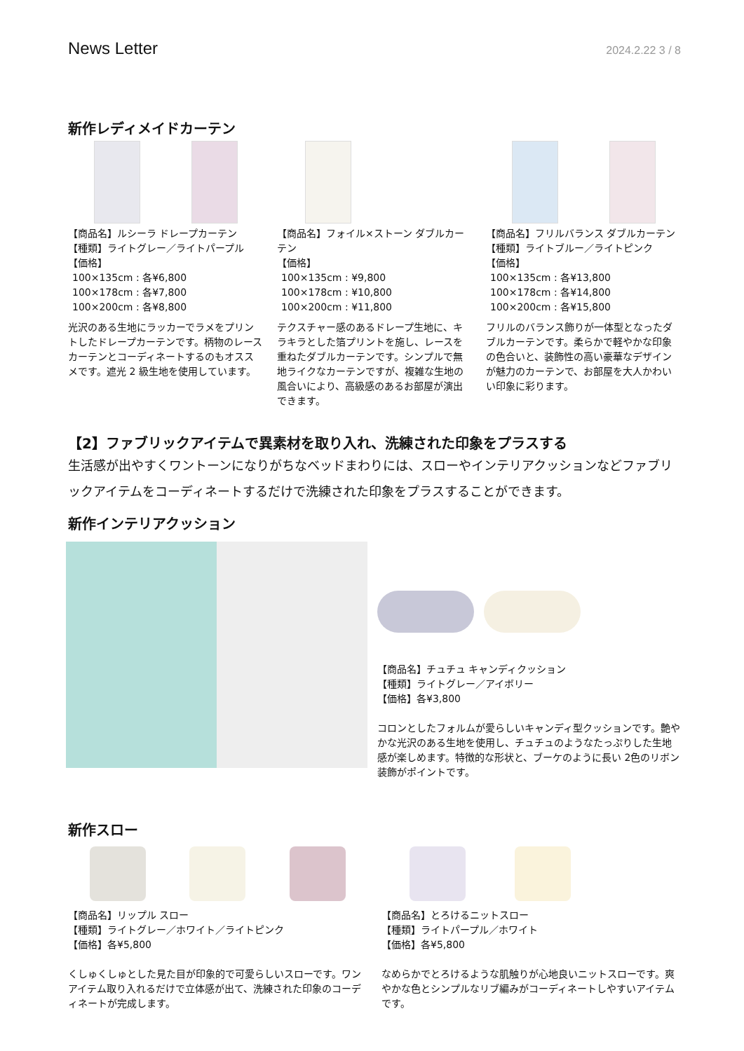News Letter 2024.2.22 3 / 8
新作レディメイドカーテン
【商品名】ルシーラ ドレープカーテン
【種類】ライトグレー／ライトパープル
【価格】
100×135cm : 各¥6,800
100×178cm : 各¥7,800
100×200cm : 各¥8,800
光沢のある生地にラッカーでラメをプリントしたドレープカーテンです。柄物のレースカーテンとコーディネートするのもオススメです。遮光 2 級生地を使用しています。
【商品名】フォイル×ストーン ダブルカーテン
【価格】
100×135cm : ¥9,800
100×178cm : ¥10,800
100×200cm : ¥11,800
テクスチャー感のあるドレープ生地に、キラキラとした箔プリントを施し、レースを重ねたダブルカーテンです。シンプルで無地ライクなカーテンですが、複雑な生地の風合いにより、高級感のあるお部屋が演出できます。
【商品名】フリルバランス ダブルカーテン
【種類】ライトブルー／ライトピンク
【価格】
100×135cm : 各¥13,800
100×178cm : 各¥14,800
100×200cm : 各¥15,800
フリルのバランス飾りが一体型となったダブルカーテンです。柔らかで軽やかな印象の色合いと、装飾性の高い豪華なデザインが魅力のカーテンで、お部屋を大人かわいい印象に彩ります。
【2】ファブリックアイテムで異素材を取り入れ、洗練された印象をプラスする
生活感が出やすくワントーンになりがちなベッドまわりには、スローやインテリアクッションなどファブリックアイテムをコーディネートするだけで洗練された印象をプラスすることができます。
新作インテリアクッション
【商品名】チュチュ キャンディクッション
【種類】ライトグレー／アイボリー
【価格】各¥3,800
コロンとしたフォルムが愛らしいキャンディ型クッションです。艶やかな光沢のある生地を使用し、チュチュのようなたっぷりした生地感が楽しめます。特徴的な形状と、ブーケのように長い 2色のリボン装飾がポイントです。
新作スロー
【商品名】リップル スロー
【種類】ライトグレー／ホワイト／ライトピンク
【価格】各¥5,800
くしゅくしゅとした見た目が印象的で可愛らしいスローです。ワンアイテム取り入れるだけで立体感が出て、洗練された印象のコーディネートが完成します。
【商品名】とろけるニットスロー
【種類】ライトパープル／ホワイト
【価格】各¥5,800
なめらかでとろけるような肌触りが心地良いニットスローです。爽やかな色とシンプルなリブ編みがコーディネートしやすいアイテムです。